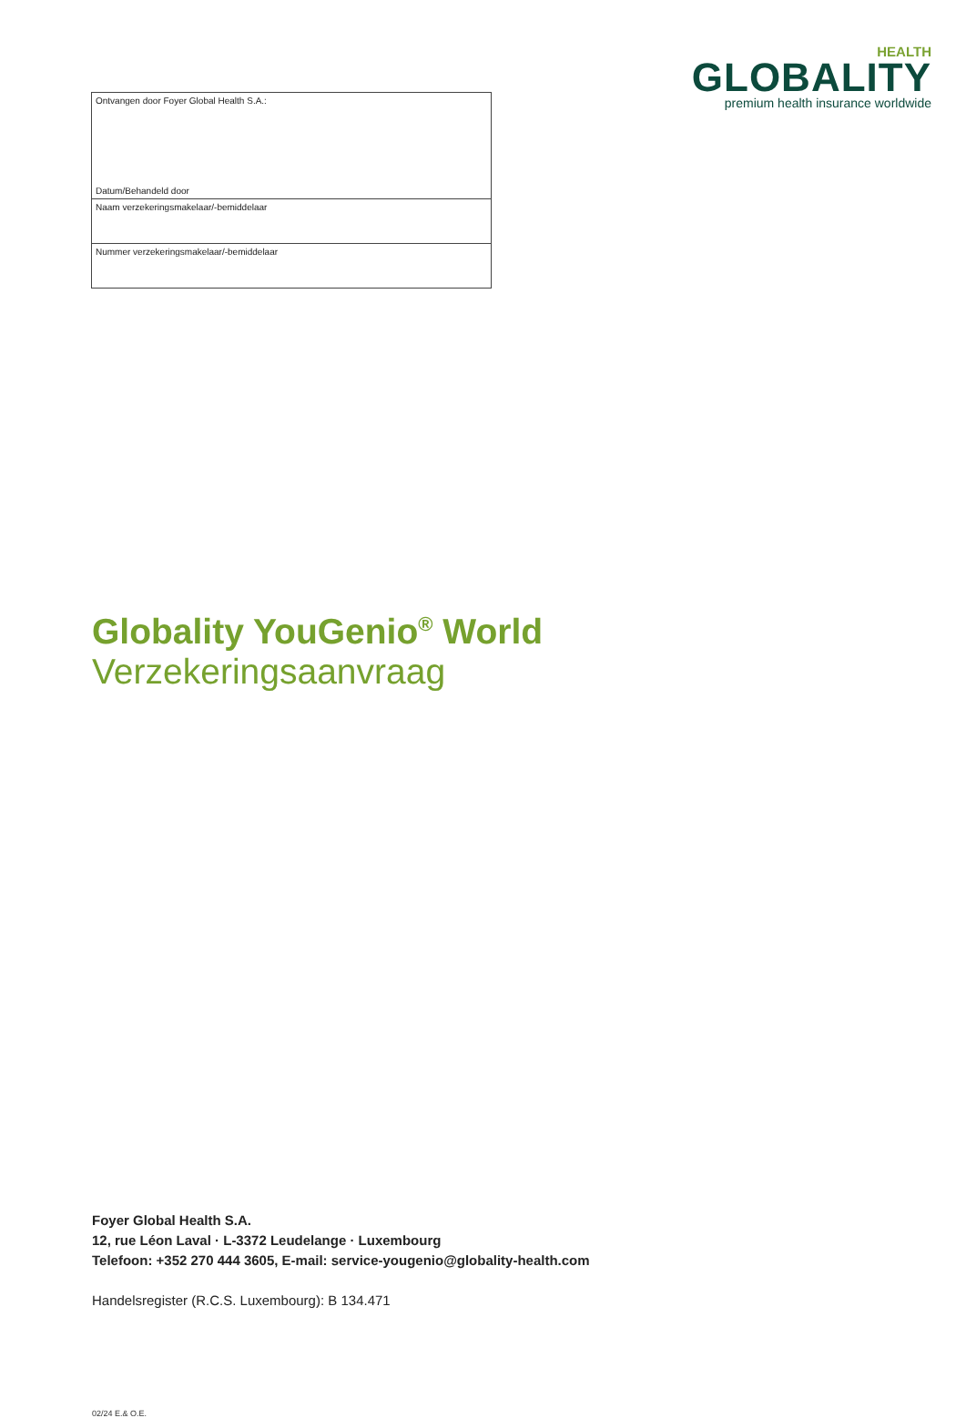| Ontvangen door Foyer Global Health S.A.: Datum/Behandeld door |
| Naam verzekeringsmakelaar/-bemiddelaar |
| Nummer verzekeringsmakelaar/-bemiddelaar |
HEALTH
GLOBALITY
premium health insurance worldwide
Globality YouGenio<sup>®</sup> World
Verzekeringsaanvraag
Foyer Global Health S.A.
12, rue Léon Laval · L-3372 Leudelange · Luxembourg
Telefoon: +352 270 444 3605, E-mail: service-yougenio@globality-health.com
Handelsregister (R.C.S. Luxembourg): B 134.471
02/24 E.& O.E.